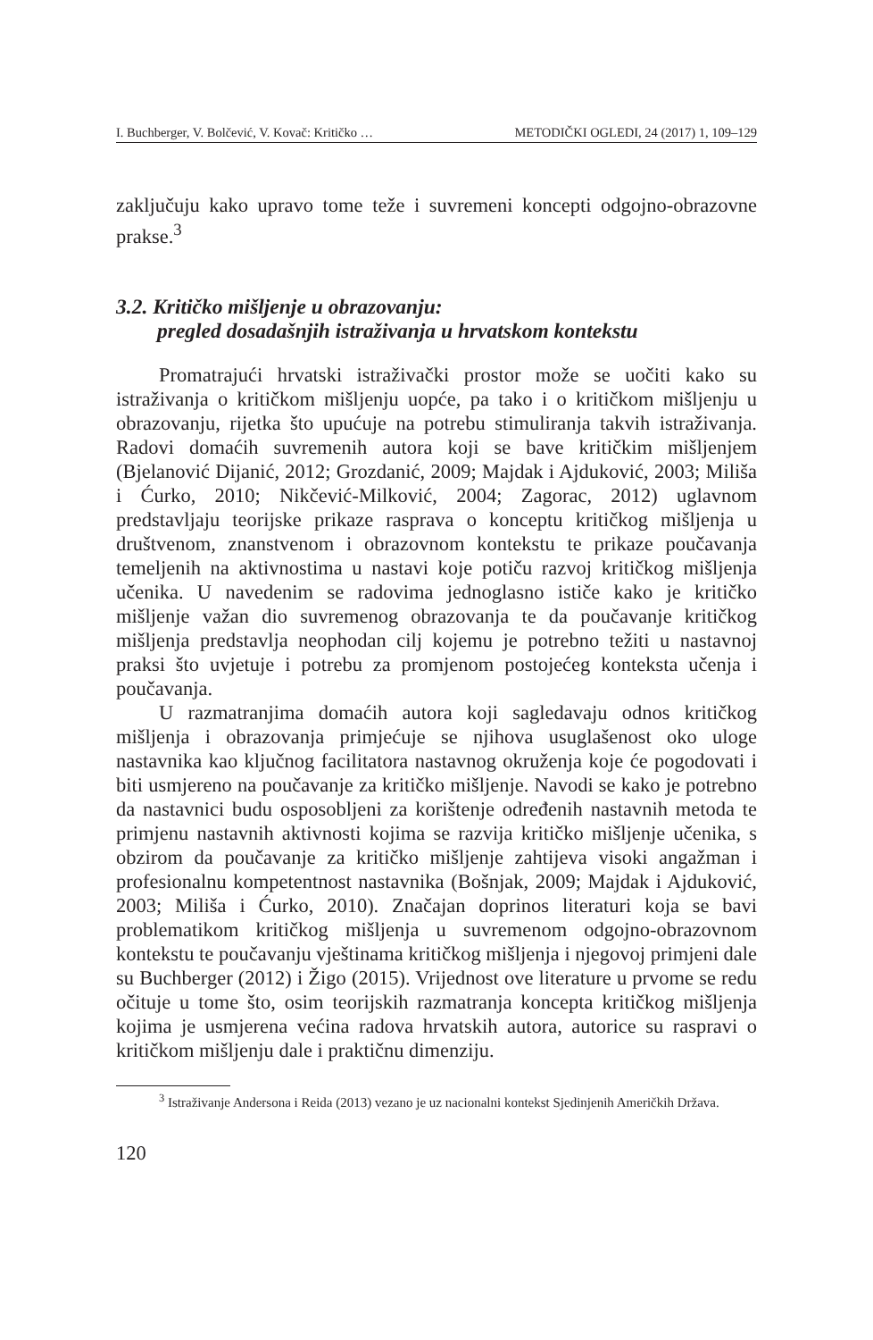I. Buchberger, V. Bolčević, V. Kovač: Kritičko … METODIČKI OGLEDI, 24 (2017) 1, 109–129
zaključuju kako upravo tome teže i suvremeni koncepti odgojno-obrazovne prakse.<sup>3</sup>
3.2. Kritičko mišljenje u obrazovanju:
pregled dosadašnjih istraživanja u hrvatskom kontekstu
Promatrajući hrvatski istraživački prostor može se uočiti kako su istraživanja o kritičkom mišljenju uopće, pa tako i o kritičkom mišljenju u obrazovanju, rijetka što upućuje na potrebu stimuliranja takvih istraživanja. Radovi domaćih suvremenih autora koji se bave kritičkim mišljenjem (Bjelanović Dijanić, 2012; Grozdanić, 2009; Majdak i Ajduković, 2003; Miliša i Ćurko, 2010; Nikčević-Milković, 2004; Zagorac, 2012) uglavnom predstavljaju teorijske prikaze rasprava o konceptu kritičkog mišljenja u društvenom, znanstvenom i obrazovnom kontekstu te prikaze poučavanja temeljenih na aktivnostima u nastavi koje potiču razvoj kritičkog mišljenja učenika. U navedenim se radovima jednoglasno ističe kako je kritičko mišljenje važan dio suvremenog obrazovanja te da poučavanje kritičkog mišljenja predstavlja neophodan cilj kojemu je potrebno težiti u nastavnoj praksi što uvjetuje i potrebu za promjenom postojećeg konteksta učenja i poučavanja.
U razmatranjima domaćih autora koji sagledavaju odnos kritičkog mišljenja i obrazovanja primjećuje se njihova usuglašenost oko uloge nastavnika kao ključnog facilitatora nastavnog okruženja koje će pogodovati i biti usmjereno na poučavanje za kritičko mišljenje. Navodi se kako je potrebno da nastavnici budu osposobljeni za korištenje određenih nastavnih metoda te primjenu nastavnih aktivnosti kojima se razvija kritičko mišljenje učenika, s obzirom da poučavanje za kritičko mišljenje zahtijeva visoki angažman i profesionalnu kompetentnost nastavnika (Bošnjak, 2009; Majdak i Ajduković, 2003; Miliša i Ćurko, 2010). Značajan doprinos literaturi koja se bavi problematikom kritičkog mišljenja u suvremenom odgojno-obrazovnom kontekstu te poučavanju vještinama kritičkog mišljenja i njegovoj primjeni dale su Buchberger (2012) i Žigo (2015). Vrijednost ove literature u prvome se redu očituje u tome što, osim teorijskih razmatranja koncepta kritičkog mišljenja kojima je usmjerena većina radova hrvatskih autora, autorice su raspravi o kritičkom mišljenju dale i praktičnu dimenziju.
<sup>3</sup> Istraživanje Andersona i Reida (2013) vezano je uz nacionalni kontekst Sjedinjenih Američkih Država.
120